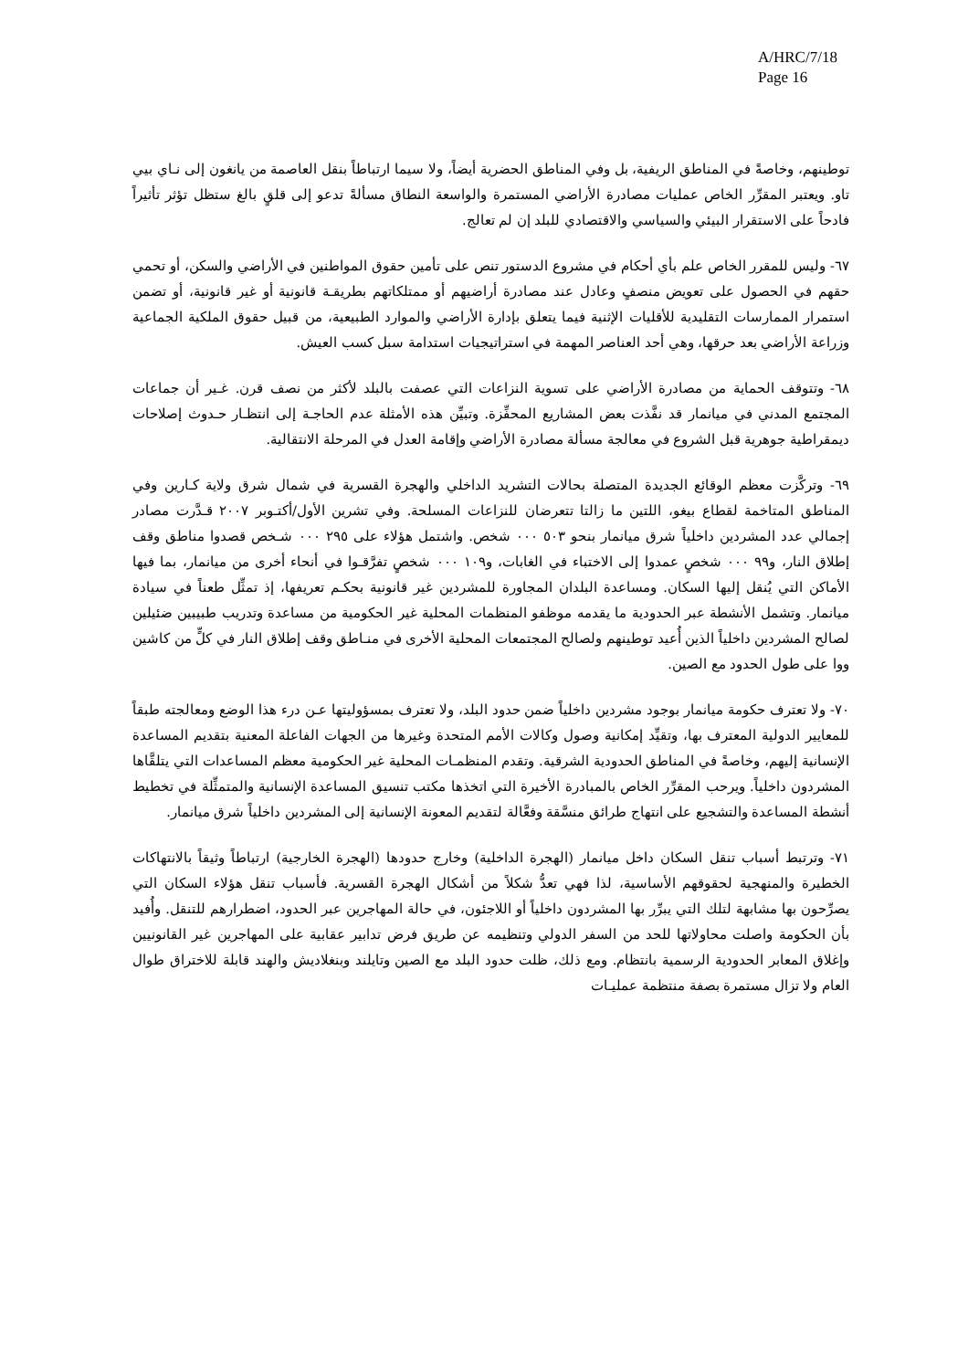A/HRC/7/18
Page 16
توطينهم، وخاصةً في المناطق الريفية، بل وفي المناطق الحضرية أيضاً، ولا سيما ارتباطاً بنقل العاصمة من يانغون إلى نـاي بيي تاو. ويعتبر المقرِّر الخاص عمليات مصادرة الأراضي المستمرة والواسعة النطاق مسألةً تدعو إلى قلقٍ بالغ ستظل تؤثر تأثيراً فادحاً على الاستقرار البيئي والسياسي والاقتصادي للبلد إن لم تعالج.
٦٧- وليس للمقرر الخاص علم بأي أحكام في مشروع الدستور تنص على تأمين حقوق المواطنين في الأراضي والسكن، أو تحمي حقهم في الحصول على تعويض منصفٍ وعادل عند مصادرة أراضيهم أو ممتلكاتهم بطريقـة قانونية أو غير قانونية، أو تضمن استمرار الممارسات التقليدية للأقليات الإثنية فيما يتعلق بإدارة الأراضي والموارد الطبيعية، من قبيل حقوق الملكية الجماعية وزراعة الأراضي بعد حرقها، وهي أحد العناصر المهمة في استراتيجيات استدامة سبل كسب العيش.
٦٨- وتتوقف الحماية من مصادرة الأراضي على تسوية النزاعات التي عصفت بالبلد لأكثر من نصف قرن. غـير أن جماعات المجتمع المدني في ميانمار قد نفَّذت بعض المشاريع المحفِّزة. وتبيِّن هذه الأمثلة عدم الحاجـة إلى انتظـار حـدوث إصلاحات ديمقراطية جوهرية قبل الشروع في معالجة مسألة مصادرة الأراضي وإقامة العدل في المرحلة الانتقالية.
٦٩- وتركَّزت معظم الوقائع الجديدة المتصلة بحالات التشريد الداخلي والهجرة القسرية في شمال شرق ولاية كـارين وفي المناطق المتاخمة لقطاع بيغو، اللتين ما زالتا تتعرضان للنزاعات المسلحة. وفي تشرين الأول/أكتـوبر ٢٠٠٧ قـدَّرت مصادر إجمالي عدد المشردين داخلياً شرق ميانمار بنحو ٥٠٣ ٠٠٠ شخص. واشتمل هؤلاء على ٢٩٥ ٠٠٠ شـخص قصدوا مناطق وقف إطلاق النار، و٩٩ ٠٠٠ شخصٍ عمدوا إلى الاختباء في الغابات، و١٠٩ ٠٠٠ شخصٍ تفرَّقـوا في أنحاء أخرى من ميانمار، بما فيها الأماكن التي يُنقل إليها السكان. ومساعدة البلدان المجاورة للمشردين غير قانونية بحكـم تعريفها، إذ تمثِّل طعناً في سيادة ميانمار. وتشمل الأنشطة عبر الحدودية ما يقدمه موظفو المنظمات المحلية غير الحكومية من مساعدة وتدريب طبيبين ضئيلين لصالح المشردين داخلياً الذين أُعيد توطينهم ولصالح المجتمعات المحلية الأخرى في منـاطق وقف إطلاق النار في كلٍّ من كاشين ووا على طول الحدود مع الصين.
٧٠- ولا تعترف حكومة ميانمار بوجود مشردين داخلياً ضمن حدود البلد، ولا تعترف بمسؤوليتها عـن درء هذا الوضع ومعالجته طبقاً للمعايير الدولية المعترف بها، وتقيِّد إمكانية وصول وكالات الأمم المتحدة وغيرها من الجهات الفاعلة المعنية بتقديم المساعدة الإنسانية إليهم، وخاصةً في المناطق الحدودية الشرقية. وتقدم المنظمـات المحلية غير الحكومية معظم المساعدات التي يتلقَّاها المشردون داخلياً. ويرحب المقرِّر الخاص بالمبادرة الأخيرة التي اتخذها مكتب تنسيق المساعدة الإنسانية والمتمثِّلة في تخطيط أنشطة المساعدة والتشجيع على انتهاج طرائق منسَّقة وفعَّالة لتقديم المعونة الإنسانية إلى المشردين داخلياً شرق ميانمار.
٧١- وترتبط أسباب تنقل السكان داخل ميانمار (الهجرة الداخلية) وخارج حدودها (الهجرة الخارجية) ارتباطاً وثيقاً بالانتهاكات الخطيرة والمنهجية لحقوقهم الأساسية، لذا فهي تعدُّ شكلاً من أشكال الهجرة القسرية. فأسباب تنقل هؤلاء السكان التي يصرِّحون بها مشابهة لتلك التي يبرِّر بها المشردون داخلياً أو اللاجئون، في حالة المهاجرين عبر الحدود، اضطرارهم للتنقل. وأُفيد بأن الحكومة واصلت محاولاتها للحد من السفر الدولي وتنظيمه عن طريق فرض تدابير عقابية على المهاجرين غير القانونيين وإغلاق المعابر الحدودية الرسمية بانتظام. ومع ذلك، ظلت حدود البلد مع الصين وتايلند وبنغلاديش والهند قابلة للاختراق طوال العام ولا تزال مستمرة بصفة منتظمة عمليـات